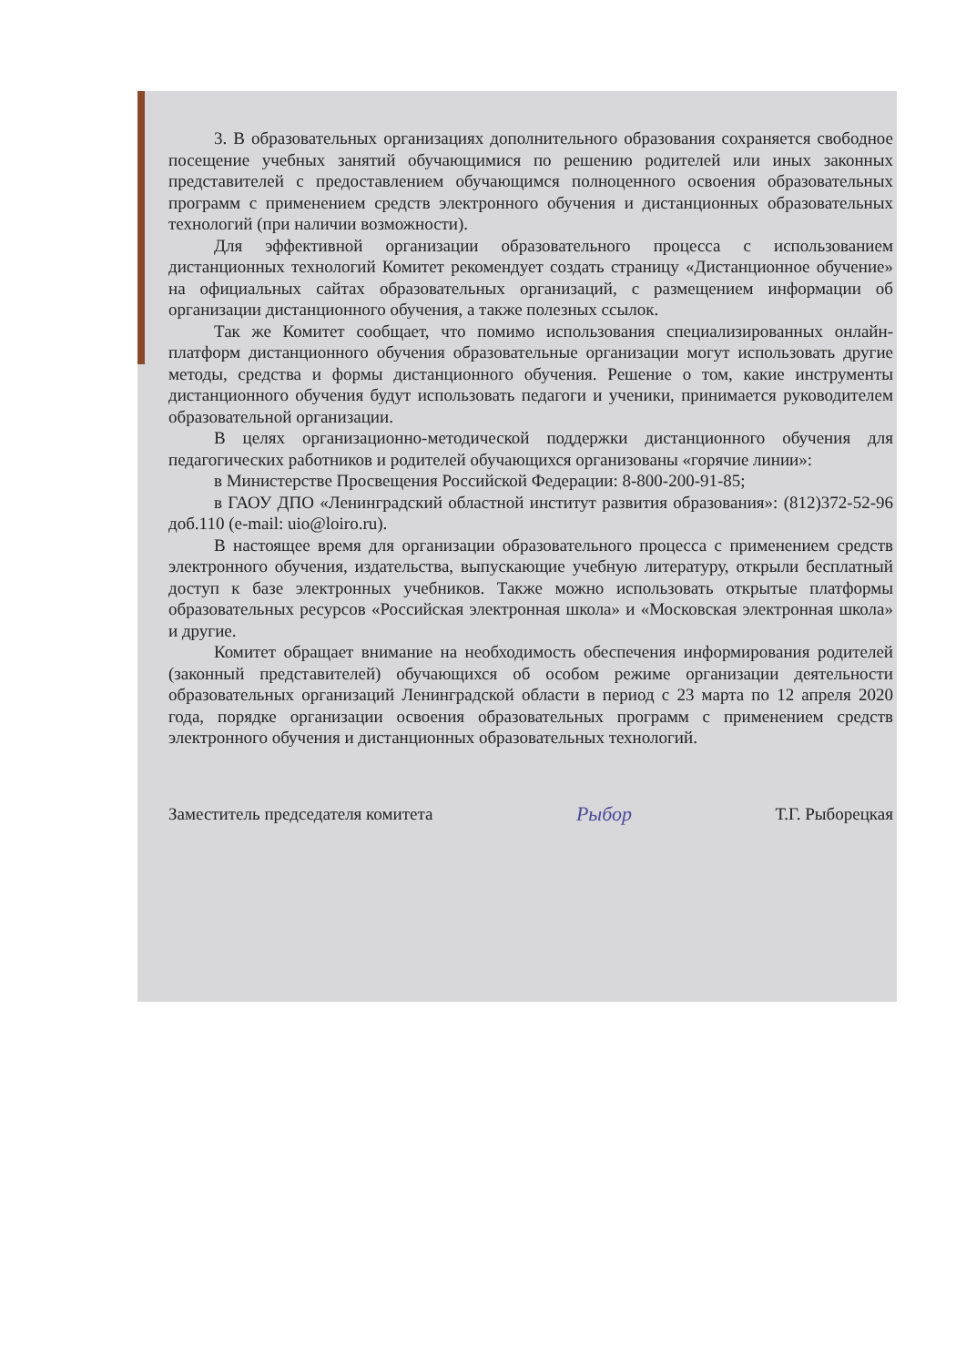3. В образовательных организациях дополнительного образования сохраняется свободное посещение учебных занятий обучающимися по решению родителей или иных законных представителей с предоставлением обучающимся полноценного освоения образовательных программ с применением средств электронного обучения и дистанционных образовательных технологий (при наличии возможности).
Для эффективной организации образовательного процесса с использованием дистанционных технологий Комитет рекомендует создать страницу «Дистанционное обучение» на официальных сайтах образовательных организаций, с размещением информации об организации дистанционного обучения, а также полезных ссылок.
Так же Комитет сообщает, что помимо использования специализированных онлайн-платформ дистанционного обучения образовательные организации могут использовать другие методы, средства и формы дистанционного обучения. Решение о том, какие инструменты дистанционного обучения будут использовать педагоги и ученики, принимается руководителем образовательной организации.
В целях организационно-методической поддержки дистанционного обучения для педагогических работников и родителей обучающихся организованы «горячие линии»:
в Министерстве Просвещения Российской Федерации: 8-800-200-91-85;
в ГАОУ ДПО «Ленинградский областной институт развития образования»: (812)372-52-96 доб.110 (e-mail: uio@loiro.ru).
В настоящее время для организации образовательного процесса с применением средств электронного обучения, издательства, выпускающие учебную литературу, открыли бесплатный доступ к базе электронных учебников. Также можно использовать открытые платформы образовательных ресурсов «Российская электронная школа» и «Московская электронная школа» и другие.
Комитет обращает внимание на необходимость обеспечения информирования родителей (законный представителей) обучающихся об особом режиме организации деятельности образовательных организаций Ленинградской области в период с 23 марта по 12 апреля 2020 года, порядке организации освоения образовательных программ с применением средств электронного обучения и дистанционных образовательных технологий.
Заместитель председателя комитета Рыбор Т.Г. Рыборецкая